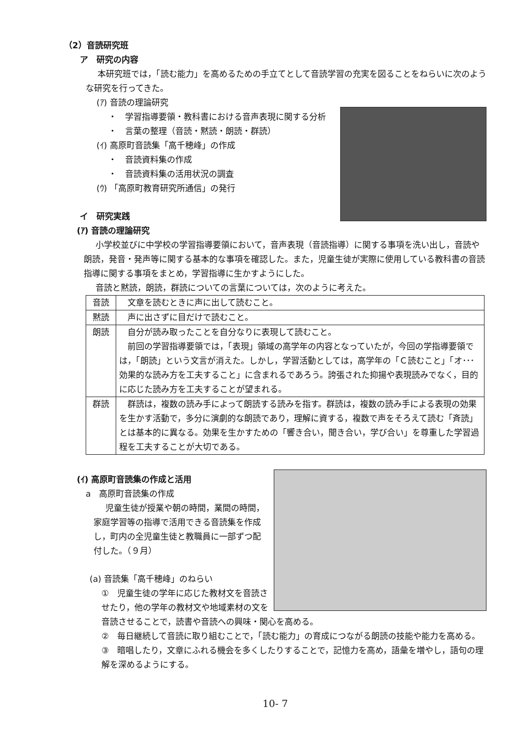（2）音読研究班
ア　研究の内容
本研究班では，「読む能力」を高めるための手立てとして音読学習の充実を図ることをねらいに次のような研究を行ってきた。
(ｱ) 音読の理論研究
・　学習指導要領・教科書における音声表現に関する分析
・　言葉の整理（音読・黙読・朗読・群読）
(ｲ) 高原町音読集「高千穂峰」の作成
・　音読資料集の作成
・　音読資料集の活用状況の調査
(ｳ) 「高原町教育研究所通信」の発行
イ　研究実践
(ｱ) 音読の理論研究
小学校並びに中学校の学習指導要領において，音声表現（音読指導）に関する事項を洗い出し，音読や朗読，発音・発声等に関する基本的な事項を確認した。また，児童生徒が実際に使用している教科書の音読指導に関する事項をまとめ，学習指導に生かすようにした。
音読と黙読，朗読，群読についての言葉については，次のように考えた。
| 音読 | 文章を読むときに声に出して読むこと。 |
| 黙読 | 声に出さずに目だけで読むこと。 |
| 朗読 | 自分が読み取ったことを自分なりに表現して読むこと。 前回の学習指導要領では，「表現」領域の高学年の内容となっていたが，今回の学指導要領では，「朗読」という文言が消えた。しかし，学習活動としては，高学年の「Ｃ読むこと」「オ･･･効果的な読み方を工夫すること」に含まれるであろう。誇張された抑揚や表現読みでなく，目的に応じた読み方を工夫することが望まれる。 |
| 群読 | 群読は，複数の読み手によって朗読する読みを指す。群読は，複数の読み手による表現の効果を生かす活動で，多分に演劇的な朗読であり，理解に資する，複数で声をそろえて読む「斉読」とは基本的に異なる。効果を生かすための「響き合い，聞き合い，学び合い」を尊重した学習過程を工夫することが大切である。 |
(ｲ) 高原町音読集の作成と活用
a　高原町音読集の作成
児童生徒が授業や朝の時間，業間の時間，家庭学習等の指導で活用できる音読集を作成し，町内の全児童生徒と教職員に一部ずつ配付した。（９月）
(a) 音読集「高千穂峰」のねらい
①　児童生徒の学年に応じた教材文を音読させたり，他の学年の教材文や地域素材の文を音読させることで，読書や音読への興味・関心を高める。
②　毎日継続して音読に取り組むことで，「読む能力」の育成につながる朗読の技能や能力を高める。
③　暗唱したり，文章にふれる機会を多くしたりすることで，記憶力を高め，語彙を増やし，語句の理解を深めるようにする。
10- 7